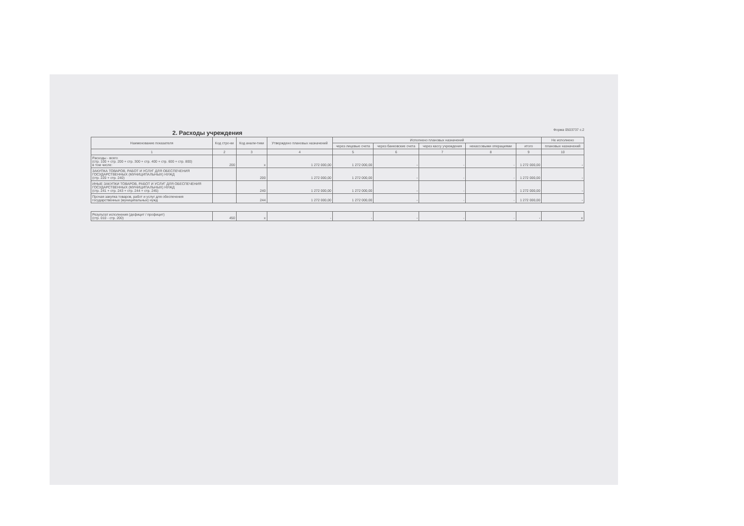2. Расходы учреждения
Форма 0503737 с.2
| Наименование показателя | Код стро-ки | Код анали-тики | Утверждено плановых назначений | Исполнено плановых назначений | | | | | Не исполнено |
| --- | --- | --- | --- | --- | --- | --- | --- | --- | --- |
| | | | | через лицевые счета | через банковские счета | через кассу учреждения | некассовыми операциями | итого | плановых назначений |
| 1 | 2 | 3 | 4 | 5 | 6 | 7 | 8 | 9 | 10 |
| Расходы - всего (стр. 100 + стр. 200 + стр. 300 + стр. 400 + стр. 600 + стр. 800) в том числе: | 200 | x | 1 272 000,00 | 1 272 000,00 | - | - | - | 1 272 000,00 | - |
| ЗАКУПКА ТОВАРОВ, РАБОТ И УСЛУГ ДЛЯ ОБЕСПЕЧЕНИЯ ГОСУДАРСТВЕННЫХ (МУНИЦИПАЛЬНЫХ) НУЖД (стр. 220 + стр. 240) | | 200 | 1 272 000,00 | 1 272 000,00 | - | - | - | 1 272 000,00 | - |
| ИНЫЕ ЗАКУПКИ ТОВАРОВ, РАБОТ И УСЛУГ ДЛЯ ОБЕСПЕЧЕНИЯ ГОСУДАРСТВЕННЫХ (МУНИЦИПАЛЬНЫХ) НУЖД (стр. 241 + стр. 243 + стр. 244 + стр. 245) | | 240 | 1 272 000,00 | 1 272 000,00 | - | - | - | 1 272 000,00 | - |
| Прочая закупка товаров, работ и услуг для обеспечения государственных (муниципальных) нужд | | 244 | 1 272 000,00 | 1 272 000,00 | - | - | - | 1 272 000,00 | - |
| Результат исполнения (дефицит / профицит) (стр. 010 - стр. 200) | 450 | x | - | - | - | - | - | - | x |